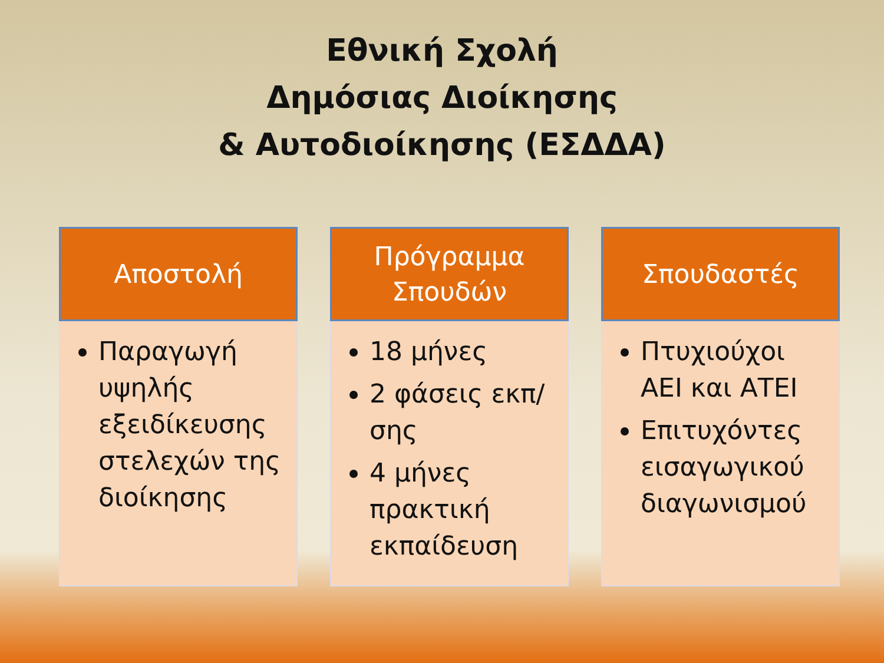Εθνική Σχολή
Δημόσιας Διοίκησης
& Αυτοδιοίκησης (ΕΣΔΔΑ)
Αποστολή
Παραγωγή υψηλής εξειδίκευσης στελεχών της διοίκησης
Πρόγραμμα
Σπουδών
18 μήνες
2 φάσεις εκπ/σης
4 μήνες πρακτική εκπαίδευση
Σπουδαστές
Πτυχιούχοι ΑΕΙ και ΑΤΕΙ
Επιτυχόντες εισαγωγικού διαγωνισμού